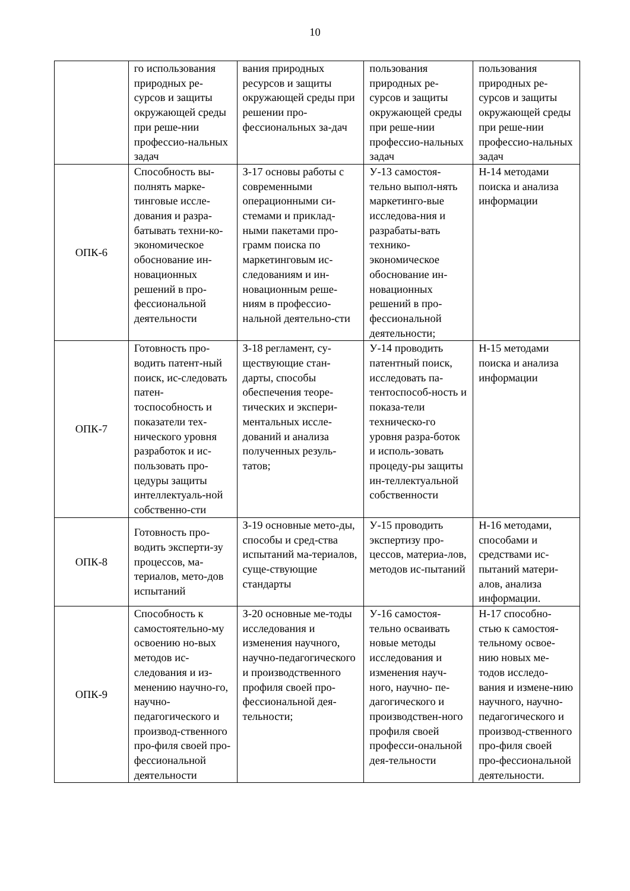10
| | го использования природных ре-сурсов и защиты окружающей среды при реше-нии профессио-нальных задач | вания природных ресурсов и защиты окружающей среды при решении про-фессиональных за-дач | пользования природных ре-сурсов и защиты окружающей среды при реше-нии профессио-нальных задач | пользования природных ре-сурсов и защиты окружающей среды при реше-нии профессио-нальных задач |
| ОПК-6 | Способность вы-полнять марке-тинговые иссле-дования и разра-батывать техни-ко-экономическое обоснование ин-новационных решений в про-фессиональной деятельности | З-17 основы работы с современными операционными си-стемами и приклад-ными пакетами про-грамм поиска по маркетинговым ис-следованиям и ин-новационным реше-ниям в профессио-нальной деятельно-сти | У-13 самостоя-тельно выпол-нять маркетинго-вые исследова-ния и разрабаты-вать технико-экономическое обоснование ин-новационных решений в про-фессиональной деятельности; | Н-14 методами поиска и анализа информации |
| ОПК-7 | Готовность про-водить патент-ный поиск, ис-следовать патен-тоспособность и показатели тех-нического уровня разработок и ис-пользовать про-цедуры защиты интеллектуаль-ной собственно-сти | З-18 регламент, су-ществующие стан-дарты, способы обеспечения теоре-тических и экспери-ментальных иссле-дований и анализа полученных резуль-татов; | У-14 проводить патентный поиск, исследовать па-тентоспособ-ность и показа-тели техническо-го уровня разра-боток и исполь-зовать процеду-ры защиты ин-теллектуальной собственности | Н-15 методами поиска и анализа информации |
| ОПК-8 | Готовность про-водить эксперти-зу процессов, ма-териалов, мето-дов испытаний | З-19 основные мето-ды, способы и сред-ства испытаний ма-териалов, суще-ствующие стандарты | У-15 проводить экспертизу про-цессов, материа-лов, методов ис-пытаний | Н-16 методами, способами и средствами ис-пытаний матери-алов, анализа информации. |
| ОПК-9 | Способность к самостоятельно-му освоению но-вых методов ис-следования и из-менению научно-го, научно-педагогического и производ-ственного про-филя своей про-фессиональной деятельности | З-20 основные ме-тоды исследования и изменения научного, научно-педагогического и производственного профиля своей про-фессиональной дея-тельности; | У-16 самостоя-тельно осваивать новые методы исследования и изменения науч-ного, научно- пе-дагогического и производствен-ного профиля своей професси-ональной дея-тельности | Н-17 способно-стью к самостоя-тельному освое-нию новых ме-тодов исследо-вания и измене-нию научного, научно-педагогического и производ-ственного про-филя своей про-фессиональной деятельности. |